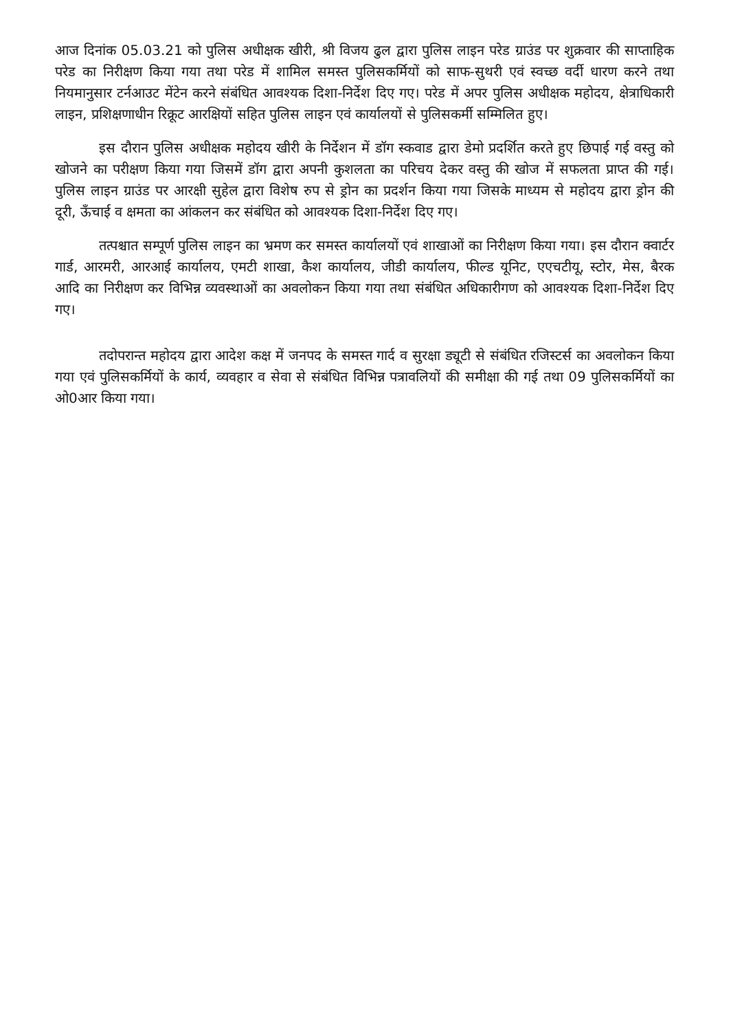आज दिनांक 05.03.21 को पुलिस अधीक्षक खीरी, श्री विजय ढुल द्वारा पुलिस लाइन परेड ग्राउंड पर शुक्रवार की साप्ताहिक परेड का निरीक्षण किया गया तथा परेड में शामिल समस्त पुलिसकर्मियों को साफ-सुथरी एवं स्वच्छ वर्दी धारण करने तथा नियमानुसार टर्नआउट मेंटेन करने संबंधित आवश्यक दिशा-निर्देश दिए गए। परेड में अपर पुलिस अधीक्षक महोदय, क्षेत्राधिकारी लाइन, प्रशिक्षणाधीन रिक्रूट आरक्षियों सहित पुलिस लाइन एवं कार्यालयों से पुलिसकर्मी सम्मिलित हुए।
इस दौरान पुलिस अधीक्षक महोदय खीरी के निर्देशन में डॉग स्कवाड द्वारा डेमो प्रदर्शित करते हुए छिपाई गई वस्तु को खोजने का परीक्षण किया गया जिसमें डॉग द्वारा अपनी कुशलता का परिचय देकर वस्तु की खोज में सफलता प्राप्त की गई। पुलिस लाइन ग्राउंड पर आरक्षी सुहेल द्वारा विशेष रुप से ड्रोन का प्रदर्शन किया गया जिसके माध्यम से महोदय द्वारा ड्रोन की दूरी, ऊँचाई व क्षमता का आंकलन कर संबंधित को आवश्यक दिशा-निर्देश दिए गए।
तत्पश्चात सम्पूर्ण पुलिस लाइन का भ्रमण कर समस्त कार्यालयों एवं शाखाओं का निरीक्षण किया गया। इस दौरान क्वार्टर गार्ड, आरमरी, आरआई कार्यालय, एमटी शाखा, कैश कार्यालय, जीडी कार्यालय, फील्ड यूनिट, एएचटीयू, स्टोर, मेस, बैरक आदि का निरीक्षण कर विभिन्न व्यवस्थाओं का अवलोकन किया गया तथा संबंधित अधिकारीगण को आवश्यक दिशा-निर्देश दिए गए।
तदोपरान्त महोदय द्वारा आदेश कक्ष में जनपद के समस्त गार्द व सुरक्षा ड्यूटी से संबंधित रजिस्टर्स का अवलोकन किया गया एवं पुलिसकर्मियों के कार्य, व्यवहार व सेवा से संबंधित विभिन्न पत्रावलियों की समीक्षा की गई तथा 09 पुलिसकर्मियों का ओ0आर किया गया।